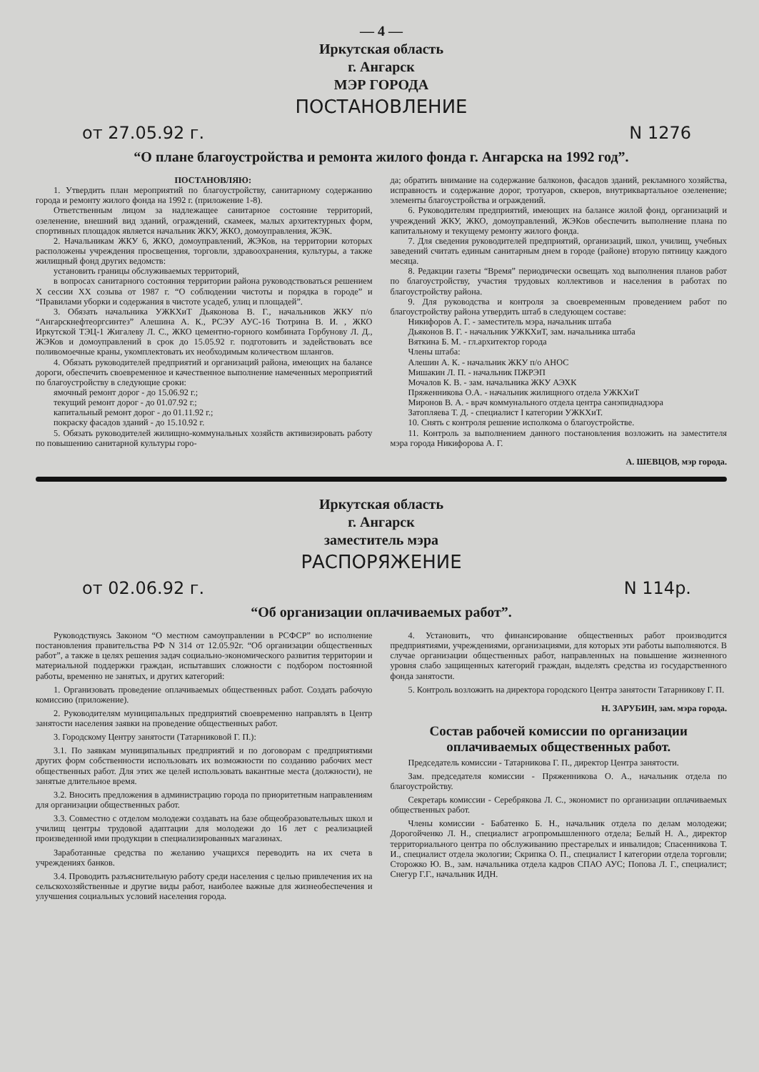— 4 —
Иркутская область
г. Ангарск
МЭР ГОРОДА
ПОСТАНОВЛЕНИЕ
от 27.05.92 г. N 1276
“О плане благоустройства и ремонта жилого фонда г. Ангарска на 1992 год”.
ПОСТАНОВЛЯЮ:
1. Утвердить план мероприятий по благоустройству, санитарному содержанию города и ремонту жилого фонда на 1992 г. (приложение 1-8).
Ответственным лицом за надлежащее санитарное состояние территорий, озеленение, внешний вид зданий, ограждений, скамеек, малых архитектурных форм, спортивных площадок является начальник ЖКУ, ЖКО, домоуправления, ЖЭК.
2. Начальникам ЖКУ 6, ЖКО, домоуправлений, ЖЭКов, на территории которых расположены учреждения просвещения, торговли, здравоохранения, культуры, а также жилищный фонд других ведомств:
установить границы обслуживаемых территорий,
в вопросах санитарного состояния территории района руководствоваться решением X сессии XX созыва от 1987 г. “О соблюдении чистоты и порядка в городе” и “Правилами уборки и содержания в чистоте усадеб, улиц и площадей”.
3. Обязать начальника УЖКХиТ Дьяконова В. Г., начальников ЖКУ п/о “Ангарскнефтеоргсинтез” Алешина А. К., РСЭУ АУС-16 Тютрина В. И. , ЖКО Иркутской ТЭЦ-1 Жигалеву Л. С., ЖКО цементно-горного комбината Горбунову Л. Д., ЖЭКов и домоуправлений в срок до 15.05.92 г. подготовить и задействовать все поливомоечные краны, укомплектовать их необходимым количеством шлангов.
4. Обязать руководителей предприятий и организаций района, имеющих на балансе дороги, обеспечить своевременное и качественное выполнение намеченных мероприятий по благоустройству в следующие сроки:
ямочный ремонт дорог - до 15.06.92 г.;
текущий ремонт дорог - до 01.07.92 г.;
капитальный ремонт дорог - до 01.11.92 г.;
покраску фасадов зданий - до 15.10.92 г.
5. Обязать руководителей жилищно-коммунальных хозяйств активизировать работу по повышению санитарной культуры горо-
да; обратить внимание на содержание балконов, фасадов зданий, рекламного хозяйства, исправность и содержание дорог, тротуаров, скверов, внутриквартальное озеленение; элементы благоустройства и ограждений.
6. Руководителям предприятий, имеющих на балансе жилой фонд, организаций и учреждений ЖКУ, ЖКО, домоуправлений, ЖЭКов обеспечить выполнение плана по капитальному и текущему ремонту жилого фонда.
7. Для сведения руководителей предприятий, организаций, школ, училищ, учебных заведений считать единым санитарным днем в городе (районе) вторую пятницу каждого месяца.
8. Редакции газеты “Время” периодически освещать ход выполнения планов работ по благоустройству, участия трудовых коллективов и населения в работах по благоустройству района.
9. Для руководства и контроля за своевременным проведением работ по благоустройству района утвердить штаб в следующем составе:
Никифоров А. Г. - заместитель мэра, начальник штаба
Дьяконов В. Г. - начальник УЖКХиТ, зам. начальника штаба
Вяткина Б. М. - гл.архитектор города
Члены штаба:
Алешин А. К. - начальник ЖКУ п/о АНОС
Мишакин Л. П. - начальник ПЖРЭП
Мочалов К. В. - зам. начальника ЖКУ АЭХК
Пряженникова О.А. - начальник жилищного отдела УЖКХиТ
Миронов В. А. - врач коммунального отдела центра санэпиднадзора
Затопляева Т. Д. - специалист I категории УЖКХиТ.
10. Снять с контроля решение исполкома о благоустройстве.
11. Контроль за выполнением данного постановления возложить на заместителя мэра города Никифорова А. Г.
А. ШЕВЦОВ, мэр города.
Иркутская область
г. Ангарск
заместитель мэра
РАСПОРЯЖЕНИЕ
от 02.06.92 г. N 114р.
“Об организации оплачиваемых работ”.
Руководствуясь Законом “О местном самоуправлении в РСФСР” во исполнение постановления правительства РФ N 314 от 12.05.92г. “Об организации общественных работ”, а также в целях решения задач социально-экономического развития территории и материальной поддержки граждан, испытавших сложности с подбором постоянной работы, временно не занятых, и других категорий:
1. Организовать проведение оплачиваемых общественных работ. Создать рабочую комиссию (приложение).
2. Руководителям муниципальных предприятий своевременно направлять в Центр занятости населения заявки на проведение общественных работ.
3. Городскому Центру занятости (Татарниковой Г. П.):
3.1. По заявкам муниципальных предприятий и по договорам с предприятиями других форм собственности использовать их возможности по созданию рабочих мест общественных работ. Для этих же целей использовать вакантные места (должности), не занятые длительное время.
3.2. Вносить предложения в администрацию города по приоритетным направлениям для организации общественных работ.
3.3. Совместно с отделом молодежи создавать на базе общеобразовательных школ и училищ центры трудовой адаптации для молодежи до 16 лет с реализацией произведенной ими продукции в специализированных магазинах.
Заработанные средства по желанию учащихся переводить на их счета в учреждениях банков.
3.4. Проводить разъяснительную работу среди населения с целью привлечения их на сельскохозяйственные и другие виды работ, наиболее важные для жизнеобеспечения и улучшения социальных условий населения города.
4. Установить, что финансирование общественных работ производится предприятиями, учреждениями, организациями, для которых эти работы выполняются. В случае организации общественных работ, направленных на повышение жизненного уровня слабо защищенных категорий граждан, выделять средства из государственного фонда занятости.
5. Контроль возложить на директора городского Центра занятости Татарникову Г. П.
Н. ЗАРУБИН, зам. мэра города.
Состав рабочей комиссии по организации оплачиваемых общественных работ.
Председатель комиссии - Татарникова Г. П., директор Центра занятости.
Зам. председателя комиссии - Пряженникова О. А., начальник отдела по благоустройству.
Секретарь комиссии - Серебрякова Л. С., экономист по организации оплачиваемых общественных работ.
Члены комиссии - Бабатенко Б. Н., начальник отдела по делам молодежи; Дорогойченко Л. Н., специалист агропромышленного отдела; Белый Н. А., директор территориального центра по обслуживанию престарелых и инвалидов; Спасенникова Т. И., специалист отдела экологии; Скрипка О. П., специалист I категории отдела торговли; Сторожко Ю. В., зам. начальника отдела кадров СПАО АУС; Попова Л. Г., специалист; Снегур Г.Г., начальник ИДН.